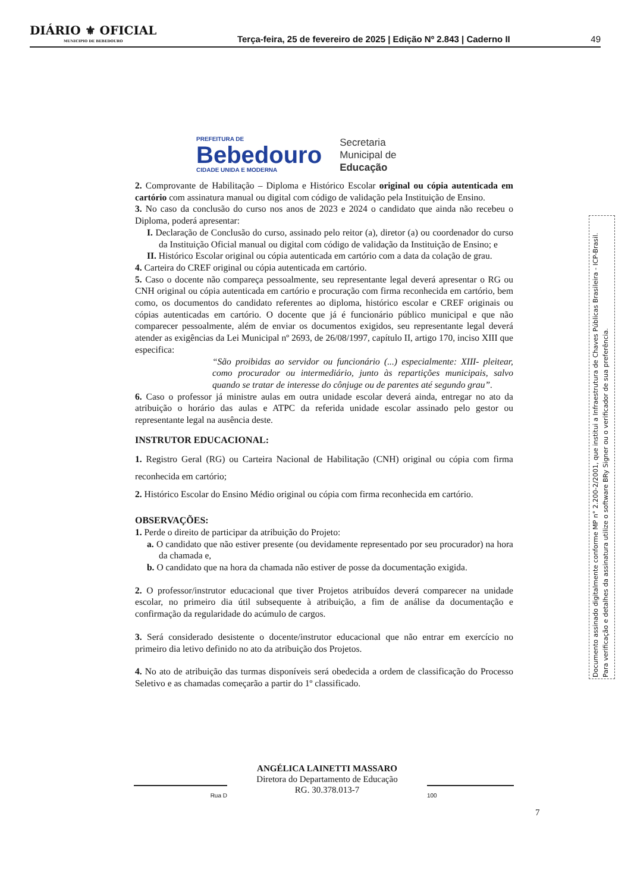DIÁRIO ⚜ OFICIAL
MUNICIPIO DE BEBEDOURO
Terça-feira, 25 de fevereiro de 2025 | Edição Nº 2.843 | Caderno II
49
PREFEITURA DE
Bebedouro
CIDADE UNIDA E MODERNA
Secretaria
Municipal de
Educação
2. Comprovante de Habilitação – Diploma e Histórico Escolar original ou cópia autenticada em cartório com assinatura manual ou digital com código de validação pela Instituição de Ensino.
3. No caso da conclusão do curso nos anos de 2023 e 2024 o candidato que ainda não recebeu o Diploma, poderá apresentar:
I. Declaração de Conclusão do curso, assinado pelo reitor (a), diretor (a) ou coordenador do curso da Instituição Oficial manual ou digital com código de validação da Instituição de Ensino; e
II. Histórico Escolar original ou cópia autenticada em cartório com a data da colação de grau.
4. Carteira do CREF original ou cópia autenticada em cartório.
5. Caso o docente não compareça pessoalmente, seu representante legal deverá apresentar o RG ou CNH original ou cópia autenticada em cartório e procuração com firma reconhecida em cartório, bem como, os documentos do candidato referentes ao diploma, histórico escolar e CREF originais ou cópias autenticadas em cartório. O docente que já é funcionário público municipal e que não comparecer pessoalmente, além de enviar os documentos exigidos, seu representante legal deverá atender as exigências da Lei Municipal nº 2693, de 26/08/1997, capítulo II, artigo 170, inciso XIII que especifica:
“São proibidas ao servidor ou funcionário (...) especialmente: XIII- pleitear, como procurador ou intermediário, junto às repartições municipais, salvo quando se tratar de interesse do cônjuge ou de parentes até segundo grau”.
6. Caso o professor já ministre aulas em outra unidade escolar deverá ainda, entregar no ato da atribuição o horário das aulas e ATPC da referida unidade escolar assinado pelo gestor ou representante legal na ausência deste.
INSTRUTOR EDUCACIONAL:
1. Registro Geral (RG) ou Carteira Nacional de Habilitação (CNH) original ou cópia com firma reconhecida em cartório;
2. Histórico Escolar do Ensino Médio original ou cópia com firma reconhecida em cartório.
OBSERVAÇÕES:
1. Perde o direito de participar da atribuição do Projeto:
a. O candidato que não estiver presente (ou devidamente representado por seu procurador) na hora da chamada e,
b. O candidato que na hora da chamada não estiver de posse da documentação exigida.
2. O professor/instrutor educacional que tiver Projetos atribuídos deverá comparecer na unidade escolar, no primeiro dia útil subsequente à atribuição, a fim de análise da documentação e confirmação da regularidade do acúmulo de cargos.
3. Será considerado desistente o docente/instrutor educacional que não entrar em exercício no primeiro dia letivo definido no ato da atribuição dos Projetos.
4. No ato de atribuição das turmas disponíveis será obedecida a ordem de classificação do Processo Seletivo e as chamadas começarão a partir do 1º classificado.
ANGÉLICA LAINETTI MASSARO
Diretora do Departamento de Educação
RG. 30.378.013-7
Rua D 100
7
Documento assinado digitalmente conforme MP n° 2.200-2/2001, que institui a Infraestrutura de Chaves Públicas Brasileira - ICP-Brasil.
Para verificação e detalhes da assinatura utilize o software BRy Signer ou o verificador de sua preferência.